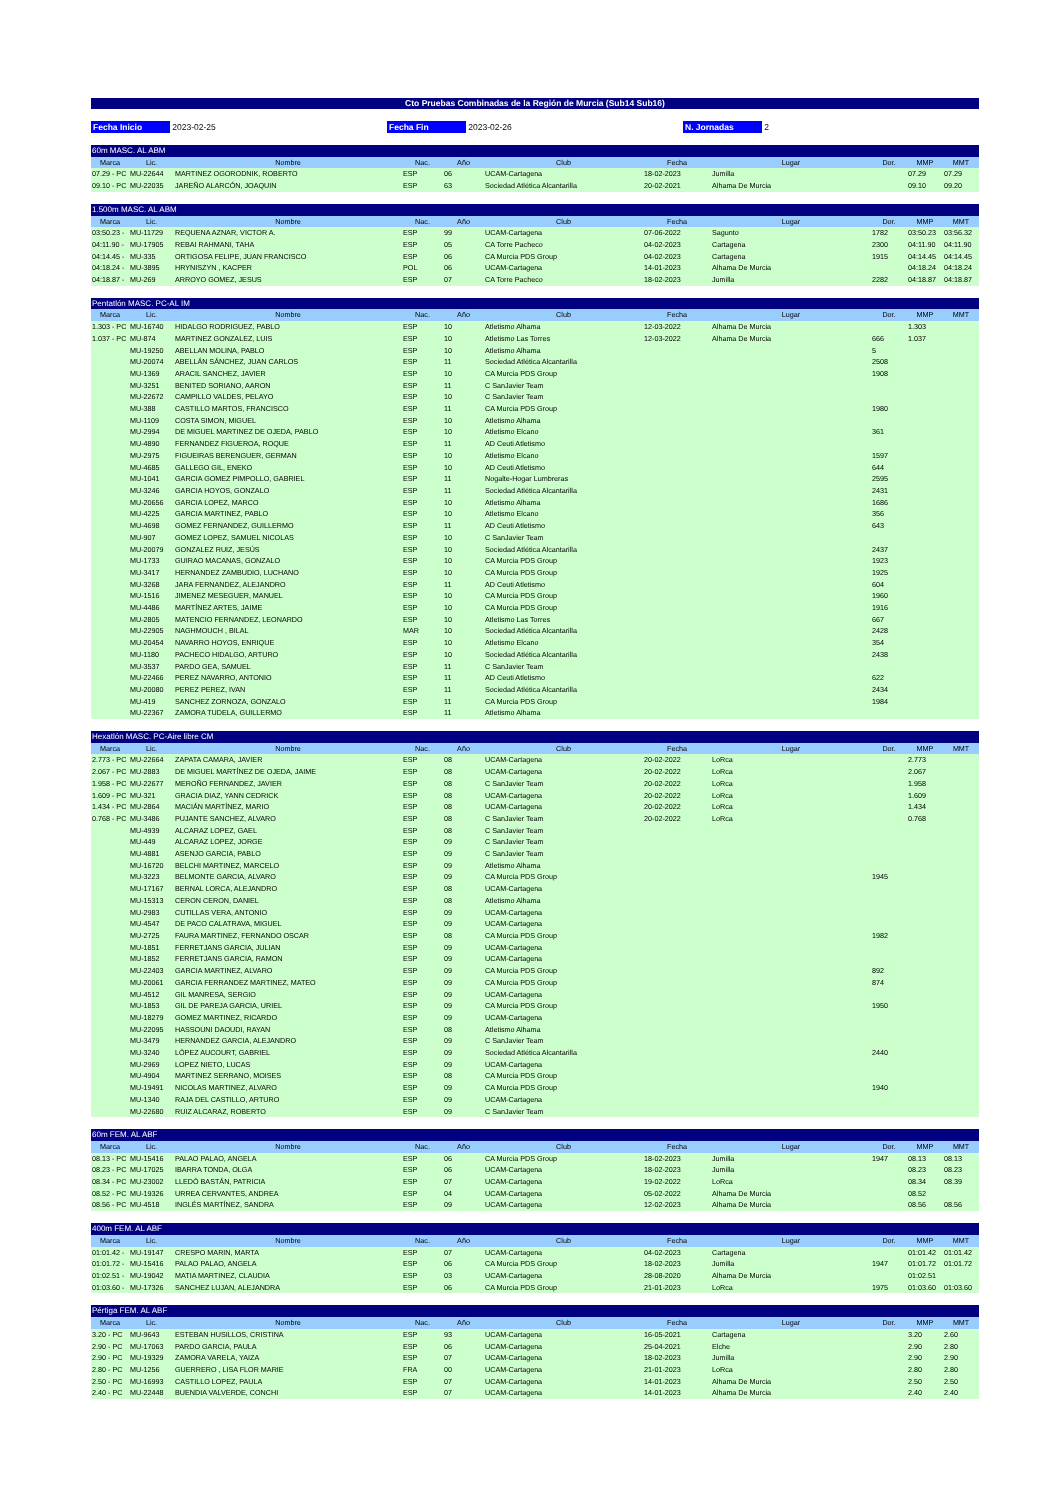Cto Pruebas Combinadas de la Región de Murcia (Sub14 Sub16)
Fecha Inicio 2023-02-25 Fecha Fin 2023-02-26 N. Jornadas 2
| 60m MASC. AL ABM | | | | | | | | | | |
| --- | --- | --- | --- | --- | --- | --- | --- | --- | --- | --- |
| Marca | Lic. | Nombre | Nac. | Año | Club | Fecha | Lugar | Dor. | MMP | MMT |
| 07.29 - PC | MU-22644 | MARTINEZ OGORODNIK, ROBERTO | ESP | 06 | UCAM-Cartagena | 18-02-2023 | Jumilla | | 07.29 | 07.29 |
| 09.10 - PC | MU-22035 | JAREÑO ALARCÓN, JOAQUIN | ESP | 63 | Sociedad Atlética Alcantarilla | 20-02-2021 | Alhama De Murcia | | 09.10 | 09.20 |
| 1.500m MASC. AL ABM | | | | | | | | | | |
| --- | --- | --- | --- | --- | --- | --- | --- | --- | --- | --- |
| Marca | Lic. | Nombre | Nac. | Año | Club | Fecha | Lugar | Dor. | MMP | MMT |
| 03:50.23 - | MU-11729 | REQUENA AZNAR, VICTOR A. | ESP | 99 | UCAM-Cartagena | 07-06-2022 | Sagunto | 1782 | 03:50.23 | 03:56.32 |
| 04:11.90 - | MU-17905 | REBAI RAHMANI, TAHA | ESP | 05 | CA Torre Pacheco | 04-02-2023 | Cartagena | 2300 | 04:11.90 | 04:11.90 |
| 04:14.45 - | MU-335 | ORTIGOSA FELIPE, JUAN FRANCISCO | ESP | 06 | CA Murcia PDS Group | 04-02-2023 | Cartagena | 1915 | 04:14.45 | 04:14.45 |
| 04:18.24 - | MU-3895 | HRYNISZYN , KACPER | POL | 06 | UCAM-Cartagena | 14-01-2023 | Alhama De Murcia | | 04:18.24 | 04:18.24 |
| 04:18.87 - | MU-269 | ARROYO GOMEZ, JESUS | ESP | 07 | CA Torre Pacheco | 18-02-2023 | Jumilla | 2282 | 04:18.87 | 04:18.87 |
| Pentatlón MASC. PC-AL IM | | | | | | | | | | |
| --- | --- | --- | --- | --- | --- | --- | --- | --- | --- | --- |
| Marca | Lic. | Nombre | Nac. | Año | Club | Fecha | Lugar | Dor. | MMP | MMT |
| 1.303 - PC | MU-16740 | HIDALGO RODRIGUEZ, PABLO | ESP | 10 | Atletismo Alhama | 12-03-2022 | Alhama De Murcia | | 1.303 | |
| 1.037 - PC | MU-874 | MARTINEZ GONZALEZ, LUIS | ESP | 10 | Atletismo Las Torres | 12-03-2022 | Alhama De Murcia | 666 | 1.037 | |
| | MU-19250 | ABELLAN MOLINA, PABLO | ESP | 10 | Atletismo Alhama | | | 5 | | |
| | MU-20074 | ABELLÁN SÁNCHEZ, JUAN CARLOS | ESP | 11 | Sociedad Atlética Alcantarilla | | | 2508 | | |
| | MU-1369 | ARACIL SANCHEZ, JAVIER | ESP | 10 | CA Murcia PDS Group | | | 1908 | | |
| | MU-3251 | BENITED SORIANO, AARON | ESP | 11 | C SanJavier Team | | | | | |
| | MU-22672 | CAMPILLO VALDES, PELAYO | ESP | 10 | C SanJavier Team | | | | | |
| | MU-388 | CASTILLO MARTOS, FRANCISCO | ESP | 11 | CA Murcia PDS Group | | | 1980 | | |
| | MU-1109 | COSTA SIMON, MIGUEL | ESP | 10 | Atletismo Alhama | | | | | |
| | MU-2994 | DE MIGUEL MARTINEZ DE OJEDA, PABLO | ESP | 10 | Atletismo Elcano | | | 361 | | |
| | MU-4890 | FERNANDEZ FIGUEROA, ROQUE | ESP | 11 | AD Ceuti Atletismo | | | | | |
| | MU-2975 | FIGUEIRAS BERENGUER, GERMAN | ESP | 10 | Atletismo Elcano | | | 1597 | | |
| | MU-4685 | GALLEGO GIL, ENEKO | ESP | 10 | AD Ceuti Atletismo | | | 644 | | |
| | MU-1041 | GARCIA GOMEZ PIMPOLLO, GABRIEL | ESP | 11 | Nogalte-Hogar Lumbreras | | | 2595 | | |
| | MU-3246 | GARCIA HOYOS, GONZALO | ESP | 11 | Sociedad Atlética Alcantarilla | | | 2431 | | |
| | MU-20656 | GARCIA LOPEZ, MARCO | ESP | 10 | Atletismo Alhama | | | 1686 | | |
| | MU-4225 | GARCIA MARTINEZ, PABLO | ESP | 10 | Atletismo Elcano | | | 356 | | |
| | MU-4698 | GOMEZ FERNANDEZ, GUILLERMO | ESP | 11 | AD Ceuti Atletismo | | | 643 | | |
| | MU-907 | GOMEZ LOPEZ, SAMUEL NICOLAS | ESP | 10 | C SanJavier Team | | | | | |
| | MU-20079 | GONZALEZ RUIZ, JESÚS | ESP | 10 | Sociedad Atlética Alcantarilla | | | 2437 | | |
| | MU-1733 | GUIRAO MACANAS, GONZALO | ESP | 10 | CA Murcia PDS Group | | | 1923 | | |
| | MU-3417 | HERNANDEZ ZAMBUDIO, LUCHANO | ESP | 10 | CA Murcia PDS Group | | | 1925 | | |
| | MU-3268 | JARA FERNANDEZ, ALEJANDRO | ESP | 11 | AD Ceuti Atletismo | | | 604 | | |
| | MU-1516 | JIMENEZ MESEGUER, MANUEL | ESP | 10 | CA Murcia PDS Group | | | 1960 | | |
| | MU-4486 | MARTÍNEZ ARTES, JAIME | ESP | 10 | CA Murcia PDS Group | | | 1916 | | |
| | MU-2805 | MATENCIO FERNANDEZ, LEONARDO | ESP | 10 | Atletismo Las Torres | | | 667 | | |
| | MU-22905 | NAGHMOUCH , BILAL | MAR | 10 | Sociedad Atlética Alcantarilla | | | 2428 | | |
| | MU-20454 | NAVARRO HOYOS, ENRIQUE | ESP | 10 | Atletismo Elcano | | | 354 | | |
| | MU-1180 | PACHECO HIDALGO, ARTURO | ESP | 10 | Sociedad Atlética Alcantarilla | | | 2438 | | |
| | MU-3537 | PARDO GEA, SAMUEL | ESP | 11 | C SanJavier Team | | | | | |
| | MU-22466 | PEREZ NAVARRO, ANTONIO | ESP | 11 | AD Ceuti Atletismo | | | 622 | | |
| | MU-20080 | PEREZ PEREZ, IVAN | ESP | 11 | Sociedad Atlética Alcantarilla | | | 2434 | | |
| | MU-419 | SANCHEZ ZORNOZA, GONZALO | ESP | 11 | CA Murcia PDS Group | | | 1984 | | |
| | MU-22367 | ZAMORA TUDELA, GUILLERMO | ESP | 11 | Atletismo Alhama | | | | | |
| Hexatlón MASC. PC-Aire libre CM | | | | | | | | | | |
| --- | --- | --- | --- | --- | --- | --- | --- | --- | --- | --- |
| Marca | Lic. | Nombre | Nac. | Año | Club | Fecha | Lugar | Dor. | MMP | MMT |
| 2.773 - PC | MU-22664 | ZAPATA CAMARA, JAVIER | ESP | 08 | UCAM-Cartagena | 20-02-2022 | LoRca | | 2.773 | |
| 2.067 - PC | MU-2883 | DE MIGUEL MARTÍNEZ DE OJEDA, JAIME | ESP | 08 | UCAM-Cartagena | 20-02-2022 | LoRca | | 2.067 | |
| 1.958 - PC | MU-22677 | MEROÑO FERNANDEZ, JAVIER | ESP | 08 | C SanJavier Team | 20-02-2022 | LoRca | | 1.958 | |
| 1.609 - PC | MU-321 | GRACIA DIAZ, YANN CEDRICK | ESP | 08 | UCAM-Cartagena | 20-02-2022 | LoRca | | 1.609 | |
| 1.434 - PC | MU-2864 | MACIÁN MARTÍNEZ, MARIO | ESP | 08 | UCAM-Cartagena | 20-02-2022 | LoRca | | 1.434 | |
| 0.768 - PC | MU-3486 | PUJANTE SANCHEZ, ALVARO | ESP | 08 | C SanJavier Team | 20-02-2022 | LoRca | | 0.768 | |
| | MU-4939 | ALCARAZ LOPEZ, GAEL | ESP | 08 | C SanJavier Team | | | | | |
| | MU-449 | ALCARAZ LOPEZ, JORGE | ESP | 09 | C SanJavier Team | | | | | |
| | MU-4881 | ASENJO GARCIA, PABLO | ESP | 09 | C SanJavier Team | | | | | |
| | MU-16720 | BELCHI MARTINEZ, MARCELO | ESP | 09 | Atletismo Alhama | | | | | |
| | MU-3223 | BELMONTE GARCIA, ALVARO | ESP | 09 | CA Murcia PDS Group | | | 1945 | | |
| | MU-17167 | BERNAL LORCA, ALEJANDRO | ESP | 08 | UCAM-Cartagena | | | | | |
| | MU-15313 | CERON CERON, DANIEL | ESP | 08 | Atletismo Alhama | | | | | |
| | MU-2983 | CUTILLAS VERA, ANTONIO | ESP | 09 | UCAM-Cartagena | | | | | |
| | MU-4547 | DE PACO CALATRAVA, MIGUEL | ESP | 09 | UCAM-Cartagena | | | | | |
| | MU-2725 | FAURA MARTINEZ, FERNANDO OSCAR | ESP | 08 | CA Murcia PDS Group | | | 1982 | | |
| | MU-1851 | FERRETJANS GARCIA, JULIAN | ESP | 09 | UCAM-Cartagena | | | | | |
| | MU-1852 | FERRETJANS GARCIA, RAMON | ESP | 09 | UCAM-Cartagena | | | | | |
| | MU-22403 | GARCIA MARTINEZ, ALVARO | ESP | 09 | CA Murcia PDS Group | | | 892 | | |
| | MU-20061 | GARCIA FERRANDEZ MARTINEZ, MATEO | ESP | 09 | CA Murcia PDS Group | | | 874 | | |
| | MU-4512 | GIL MANRESA, SERGIO | ESP | 09 | UCAM-Cartagena | | | | | |
| | MU-1853 | GIL DE PAREJA GARCIA, URIEL | ESP | 09 | CA Murcia PDS Group | | | 1950 | | |
| | MU-18279 | GOMEZ MARTINEZ, RICARDO | ESP | 09 | UCAM-Cartagena | | | | | |
| | MU-22095 | HASSOUNI DAOUDI, RAYAN | ESP | 08 | Atletismo Alhama | | | | | |
| | MU-3479 | HERNANDEZ GARCIA, ALEJANDRO | ESP | 09 | C SanJavier Team | | | | | |
| | MU-3240 | LÓPEZ AUCOURT, GABRIEL | ESP | 09 | Sociedad Atlética Alcantarilla | | | 2440 | | |
| | MU-2969 | LOPEZ NIETO, LUCAS | ESP | 09 | UCAM-Cartagena | | | | | |
| | MU-4904 | MARTINEZ SERRANO, MOISES | ESP | 08 | CA Murcia PDS Group | | | | | |
| | MU-19491 | NICOLAS MARTINEZ, ALVARO | ESP | 09 | CA Murcia PDS Group | | | 1940 | | |
| | MU-1340 | RAJA DEL CASTILLO, ARTURO | ESP | 09 | UCAM-Cartagena | | | | | |
| | MU-22680 | RUIZ ALCARAZ, ROBERTO | ESP | 09 | C SanJavier Team | | | | | |
| 60m FEM. AL ABF | | | | | | | | | | |
| --- | --- | --- | --- | --- | --- | --- | --- | --- | --- | --- |
| Marca | Lic. | Nombre | Nac. | Año | Club | Fecha | Lugar | Dor. | MMP | MMT |
| 08.13 - PC | MU-15416 | PALAO PALAO, ANGELA | ESP | 06 | CA Murcia PDS Group | 18-02-2023 | Jumilla | 1947 | 08.13 | 08.13 |
| 08.23 - PC | MU-17025 | IBARRA TONDA, OLGA | ESP | 06 | UCAM-Cartagena | 18-02-2023 | Jumilla | | 08.23 | 08.23 |
| 08.34 - PC | MU-23002 | LLEDÓ BASTÁN, PATRICIA | ESP | 07 | UCAM-Cartagena | 19-02-2022 | LoRca | | 08.34 | 08.39 |
| 08.52 - PC | MU-19326 | URREA CERVANTES, ANDREA | ESP | 04 | UCAM-Cartagena | 05-02-2022 | Alhama De Murcia | | 08.52 | |
| 08.56 - PC | MU-4518 | INGLÉS MARTÍNEZ, SANDRA | ESP | 09 | UCAM-Cartagena | 12-02-2023 | Alhama De Murcia | | 08.56 | 08.56 |
| 400m FEM. AL ABF | | | | | | | | | | |
| --- | --- | --- | --- | --- | --- | --- | --- | --- | --- | --- |
| Marca | Lic. | Nombre | Nac. | Año | Club | Fecha | Lugar | Dor. | MMP | MMT |
| 01:01.42 - | MU-19147 | CRESPO MARIN, MARTA | ESP | 07 | UCAM-Cartagena | 04-02-2023 | Cartagena | | 01:01.42 | 01:01.42 |
| 01:01.72 - | MU-15416 | PALAO PALAO, ANGELA | ESP | 06 | CA Murcia PDS Group | 18-02-2023 | Jumilla | 1947 | 01:01.72 | 01:01.72 |
| 01:02.51 - | MU-19042 | MATIA MARTINEZ, CLAUDIA | ESP | 03 | UCAM-Cartagena | 28-08-2020 | Alhama De Murcia | | 01:02.51 | |
| 01:03.60 - | MU-17326 | SANCHEZ LUJAN, ALEJANDRA | ESP | 06 | CA Murcia PDS Group | 21-01-2023 | LoRca | 1975 | 01:03.60 | 01:03.60 |
| Pértiga FEM. AL ABF | | | | | | | | | | |
| --- | --- | --- | --- | --- | --- | --- | --- | --- | --- | --- |
| Marca | Lic. | Nombre | Nac. | Año | Club | Fecha | Lugar | Dor. | MMP | MMT |
| 3.20 - PC | MU-9643 | ESTEBAN HUSILLOS, CRISTINA | ESP | 93 | UCAM-Cartagena | 16-05-2021 | Cartagena | | 3.20 | 2.60 |
| 2.90 - PC | MU-17063 | PARDO GARCIA, PAULA | ESP | 06 | UCAM-Cartagena | 25-04-2021 | Elche | | 2.90 | 2.80 |
| 2.90 - PC | MU-19329 | ZAMORA VARELA, YAIZA | ESP | 07 | UCAM-Cartagena | 18-02-2023 | Jumilla | | 2.90 | 2.90 |
| 2.80 - PC | MU-1256 | GUERRERO , LISA FLOR MARIE | FRA | 00 | UCAM-Cartagena | 21-01-2023 | LoRca | | 2.80 | 2.80 |
| 2.50 - PC | MU-16993 | CASTILLO LOPEZ, PAULA | ESP | 07 | UCAM-Cartagena | 14-01-2023 | Alhama De Murcia | | 2.50 | 2.50 |
| 2.40 - PC | MU-22448 | BUENDIA VALVERDE, CONCHI | ESP | 07 | UCAM-Cartagena | 14-01-2023 | Alhama De Murcia | | 2.40 | 2.40 |